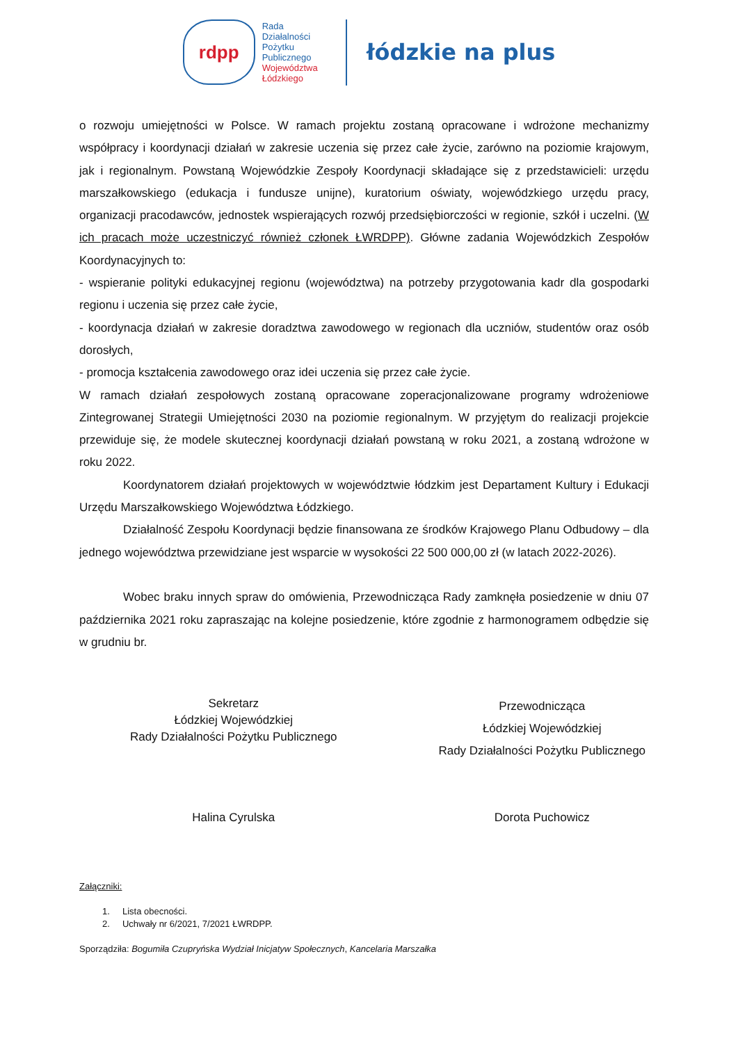rdpp
Rada
Działalności
Pożytku
Publicznego
Województwa
Łódzkiego
łódzkie na plus
o rozwoju umiejętności w Polsce. W ramach projektu zostaną opracowane i wdrożone mechanizmy współpracy i koordynacji działań w zakresie uczenia się przez całe życie, zarówno na poziomie krajowym, jak i regionalnym. Powstaną Wojewódzkie Zespoły Koordynacji składające się z przedstawicieli: urzędu marszałkowskiego (edukacja i fundusze unijne), kuratorium oświaty, wojewódzkiego urzędu pracy, organizacji pracodawców, jednostek wspierających rozwój przedsiębiorczości w regionie, szkół i uczelni. (W ich pracach może uczestniczyć również członek ŁWRDPP). Główne zadania Wojewódzkich Zespołów Koordynacyjnych to:
- wspieranie polityki edukacyjnej regionu (województwa) na potrzeby przygotowania kadr dla gospodarki regionu i uczenia się przez całe życie,
- koordynacja działań w zakresie doradztwa zawodowego w regionach dla uczniów, studentów oraz osób dorosłych,
- promocja kształcenia zawodowego oraz idei uczenia się przez całe życie.
W ramach działań zespołowych zostaną opracowane zoperacjonalizowane programy wdrożeniowe Zintegrowanej Strategii Umiejętności 2030 na poziomie regionalnym. W przyjętym do realizacji projekcie przewiduje się, że modele skutecznej koordynacji działań powstaną w roku 2021, a zostaną wdrożone w roku 2022.
Koordynatorem działań projektowych w województwie łódzkim jest Departament Kultury i Edukacji Urzędu Marszałkowskiego Województwa Łódzkiego.
Działalność Zespołu Koordynacji będzie finansowana ze środków Krajowego Planu Odbudowy – dla jednego województwa przewidziane jest wsparcie w wysokości 22 500 000,00 zł (w latach 2022-2026).
Wobec braku innych spraw do omówienia, Przewodnicząca Rady zamknęła posiedzenie w dniu 07 października 2021 roku zapraszając na kolejne posiedzenie, które zgodnie z harmonogramem odbędzie się w grudniu br.
Sekretarz
Łódzkiej Wojewódzkiej
Rady Działalności Pożytku Publicznego
Przewodnicząca
Łódzkiej Wojewódzkiej
Rady Działalności Pożytku Publicznego
Halina Cyrulska Dorota Puchowicz
Załączniki:
1. Lista obecności.
2. Uchwały nr 6/2021, 7/2021 ŁWRDPP.
Sporządziła: Bogumiła Czupryńska Wydział Inicjatyw Społecznych, Kancelaria Marszałka